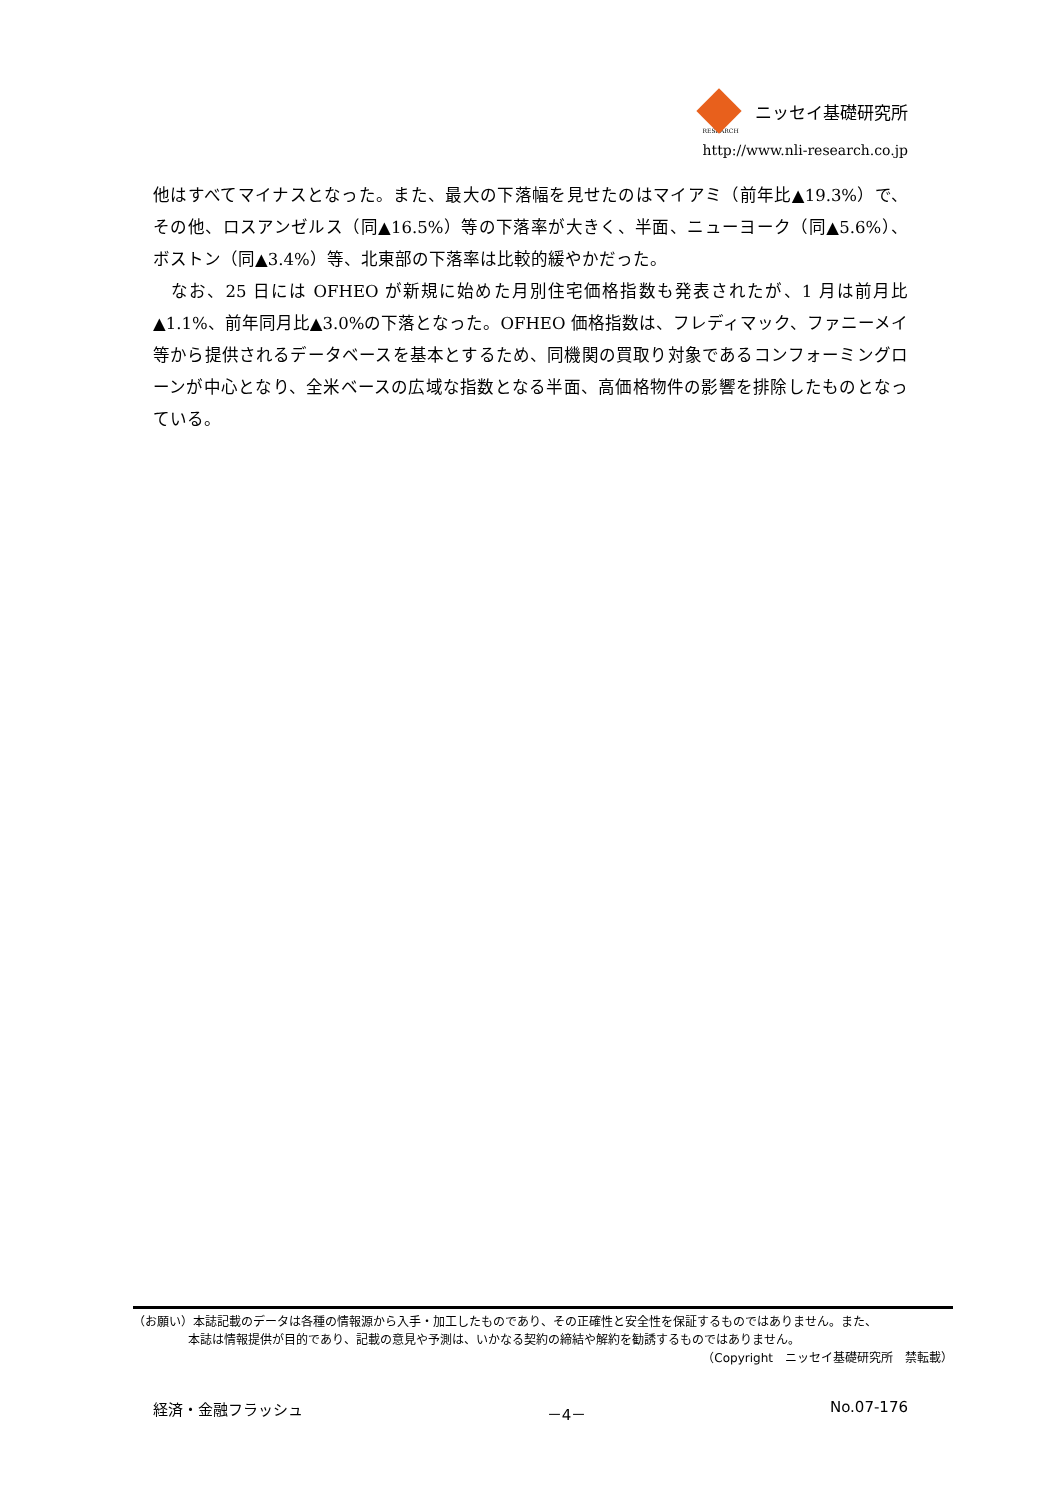ニッセイ基礎研究所
RESEARCH
http://www.nli-research.co.jp
他はすべてマイナスとなった。また、最大の下落幅を見せたのはマイアミ（前年比▲19.3%）で、その他、ロスアンゼルス（同▲16.5%）等の下落率が大きく、半面、ニューヨーク（同▲5.6%）、ボストン（同▲3.4%）等、北東部の下落率は比較的緩やかだった。
　なお、25 日には OFHEO が新規に始めた月別住宅価格指数も発表されたが、1 月は前月比▲1.1%、前年同月比▲3.0%の下落となった。OFHEO 価格指数は、フレディマック、ファニーメイ等から提供されるデータベースを基本とするため、同機関の買取り対象であるコンフォーミングローンが中心となり、全米ベースの広域な指数となる半面、高価格物件の影響を排除したものとなっている。
（お願い）本誌記載のデータは各種の情報源から入手・加工したものであり、その正確性と安全性を保証するものではありません。また、
本誌は情報提供が目的であり、記載の意見や予測は、いかなる契約の締結や解約を勧誘するものではありません。
（Copyright　ニッセイ基礎研究所　禁転載）
経済・金融フラッシュ －4－ No.07-176